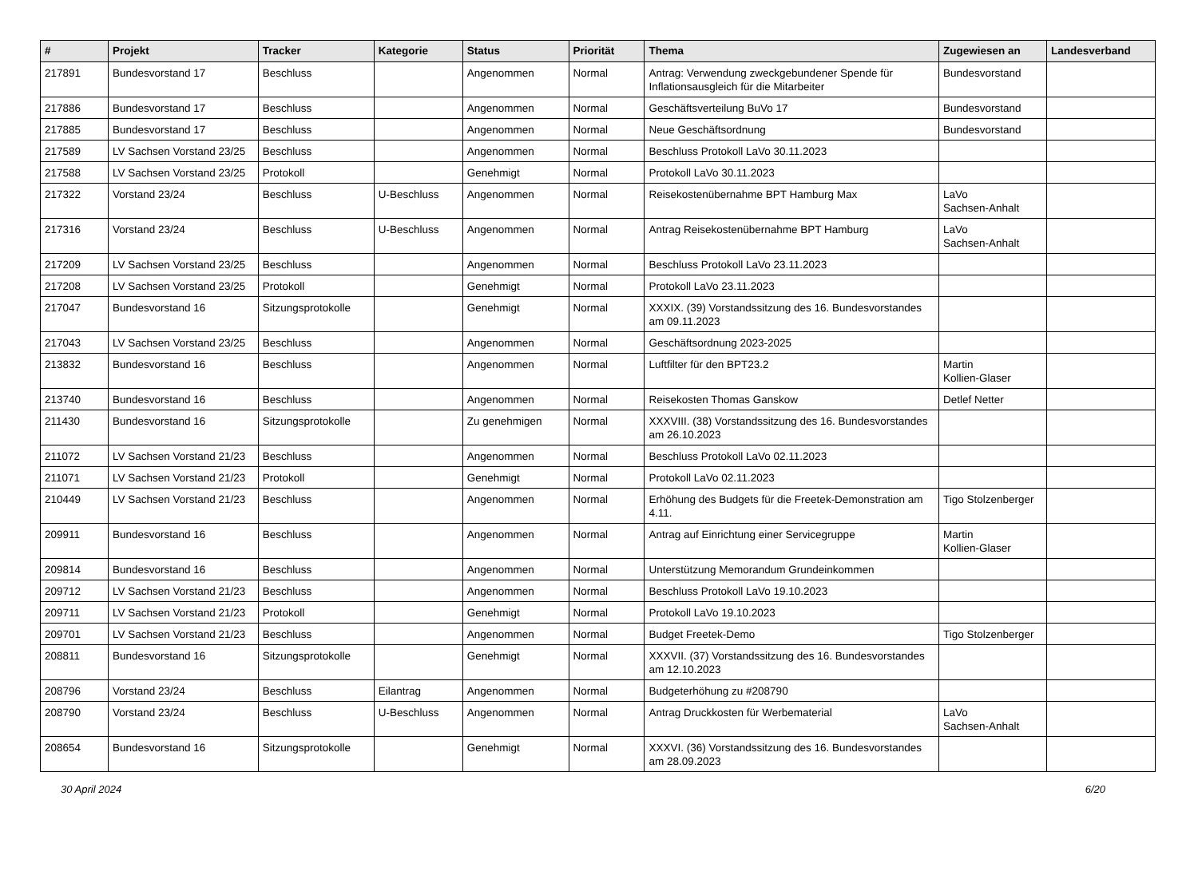| # | Projekt | Tracker | Kategorie | Status | Priorität | Thema | Zugewiesen an | Landesverband |
| --- | --- | --- | --- | --- | --- | --- | --- | --- |
| 217891 | Bundesvorstand 17 | Beschluss | | Angenommen | Normal | Antrag: Verwendung zweckgebundener Spende für Inflationsausgleich für die Mitarbeiter | Bundesvorstand | |
| 217886 | Bundesvorstand 17 | Beschluss | | Angenommen | Normal | Geschäftsverteilung BuVo 17 | Bundesvorstand | |
| 217885 | Bundesvorstand 17 | Beschluss | | Angenommen | Normal | Neue Geschäftsordnung | Bundesvorstand | |
| 217589 | LV Sachsen Vorstand 23/25 | Beschluss | | Angenommen | Normal | Beschluss Protokoll LaVo 30.11.2023 | | |
| 217588 | LV Sachsen Vorstand 23/25 | Protokoll | | Genehmigt | Normal | Protokoll LaVo 30.11.2023 | | |
| 217322 | Vorstand 23/24 | Beschluss | U-Beschluss | Angenommen | Normal | Reisekostenübernahme BPT Hamburg Max | LaVo Sachsen-Anhalt | |
| 217316 | Vorstand 23/24 | Beschluss | U-Beschluss | Angenommen | Normal | Antrag Reisekostenübernahme BPT Hamburg | LaVo Sachsen-Anhalt | |
| 217209 | LV Sachsen Vorstand 23/25 | Beschluss | | Angenommen | Normal | Beschluss Protokoll LaVo 23.11.2023 | | |
| 217208 | LV Sachsen Vorstand 23/25 | Protokoll | | Genehmigt | Normal | Protokoll LaVo 23.11.2023 | | |
| 217047 | Bundesvorstand 16 | Sitzungsprotokolle | | Genehmigt | Normal | XXXIX. (39) Vorstandssitzung des 16. Bundesvorstandes am 09.11.2023 | | |
| 217043 | LV Sachsen Vorstand 23/25 | Beschluss | | Angenommen | Normal | Geschäftsordnung 2023-2025 | | |
| 213832 | Bundesvorstand 16 | Beschluss | | Angenommen | Normal | Luftfilter für den BPT23.2 | Martin Kollien-Glaser | |
| 213740 | Bundesvorstand 16 | Beschluss | | Angenommen | Normal | Reisekosten Thomas Ganskow | Detlef Netter | |
| 211430 | Bundesvorstand 16 | Sitzungsprotokolle | | Zu genehmigen | Normal | XXXVIII. (38) Vorstandssitzung des 16. Bundesvorstandes am 26.10.2023 | | |
| 211072 | LV Sachsen Vorstand 21/23 | Beschluss | | Angenommen | Normal | Beschluss Protokoll LaVo 02.11.2023 | | |
| 211071 | LV Sachsen Vorstand 21/23 | Protokoll | | Genehmigt | Normal | Protokoll LaVo 02.11.2023 | | |
| 210449 | LV Sachsen Vorstand 21/23 | Beschluss | | Angenommen | Normal | Erhöhung des Budgets für die Freetek-Demonstration am 4.11. | Tigo Stolzenberger | |
| 209911 | Bundesvorstand 16 | Beschluss | | Angenommen | Normal | Antrag auf Einrichtung einer Servicegruppe | Martin Kollien-Glaser | |
| 209814 | Bundesvorstand 16 | Beschluss | | Angenommen | Normal | Unterstützung Memorandum Grundeinkommen | | |
| 209712 | LV Sachsen Vorstand 21/23 | Beschluss | | Angenommen | Normal | Beschluss Protokoll LaVo 19.10.2023 | | |
| 209711 | LV Sachsen Vorstand 21/23 | Protokoll | | Genehmigt | Normal | Protokoll LaVo 19.10.2023 | | |
| 209701 | LV Sachsen Vorstand 21/23 | Beschluss | | Angenommen | Normal | Budget Freetek-Demo | Tigo Stolzenberger | |
| 208811 | Bundesvorstand 16 | Sitzungsprotokolle | | Genehmigt | Normal | XXXVII. (37) Vorstandssitzung des 16. Bundesvorstandes am 12.10.2023 | | |
| 208796 | Vorstand 23/24 | Beschluss | Eilantrag | Angenommen | Normal | Budgeterhöhung zu #208790 | | |
| 208790 | Vorstand 23/24 | Beschluss | U-Beschluss | Angenommen | Normal | Antrag Druckkosten für Werbematerial | LaVo Sachsen-Anhalt | |
| 208654 | Bundesvorstand 16 | Sitzungsprotokolle | | Genehmigt | Normal | XXXVI. (36) Vorstandssitzung des 16. Bundesvorstandes am 28.09.2023 | | |
30 April 2024 6/20